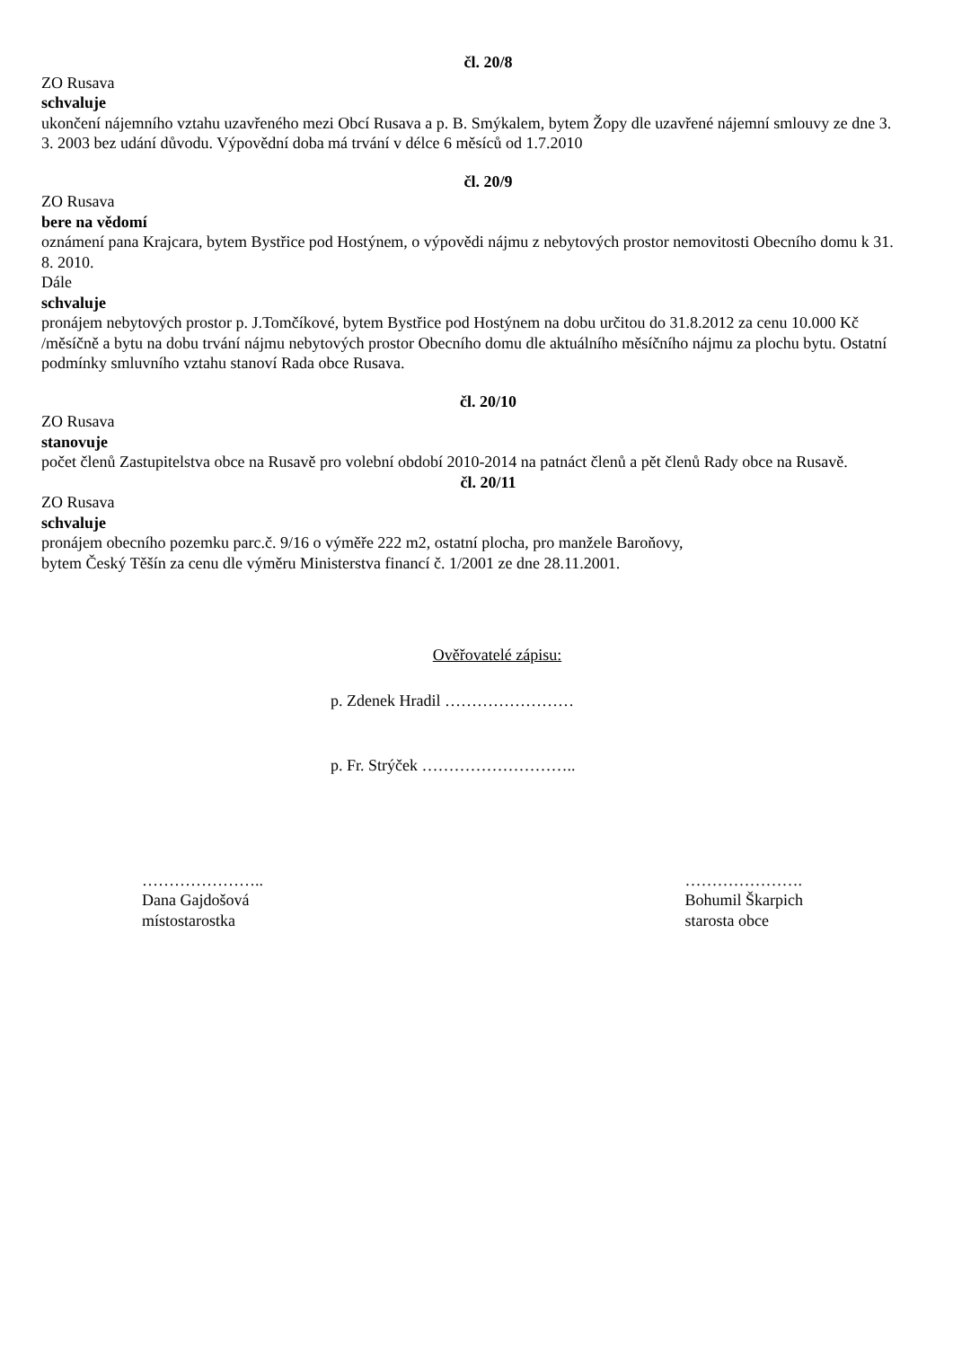čl. 20/8
ZO Rusava
schvaluje
ukončení nájemního vztahu uzavřeného mezi Obcí Rusava a p. B. Smýkalem, bytem Žopy dle uzavřené nájemní smlouvy ze dne 3. 3. 2003 bez udání důvodu. Výpovědní doba má trvání v délce 6 měsíců od 1.7.2010
čl. 20/9
ZO Rusava
bere na vědomí
oznámení pana Krajcara, bytem Bystřice pod Hostýnem, o výpovědi nájmu z nebytových prostor nemovitosti Obecního domu k 31. 8. 2010.
Dále
schvaluje
pronájem nebytových prostor p. J.Tomčíkové, bytem Bystřice pod Hostýnem na dobu určitou do 31.8.2012 za cenu 10.000 Kč /měsíčně a bytu na dobu trvání nájmu nebytových prostor Obecního domu dle aktuálního měsíčního nájmu za plochu bytu. Ostatní podmínky smluvního vztahu stanoví Rada obce Rusava.
čl. 20/10
ZO Rusava
stanovuje
počet členů Zastupitelstva obce na Rusavě pro volební období 2010-2014 na patnáct členů a pět členů Rady obce na Rusavě.
čl. 20/11
ZO Rusava
schvaluje
pronájem obecního pozemku parc.č. 9/16 o výměře 222 m2, ostatní plocha, pro manžele Baroňovy,
bytem Český Těšín za cenu dle výměru Ministerstva financí č. 1/2001 ze dne 28.11.2001.
Ověřovatelé zápisu:
p. Zdenek Hradil ……………………
p. Fr. Strýček ………………………..
…………………..
Dana Gajdošová
místostarostka
………………….
Bohumil Škarpich
starosta obce